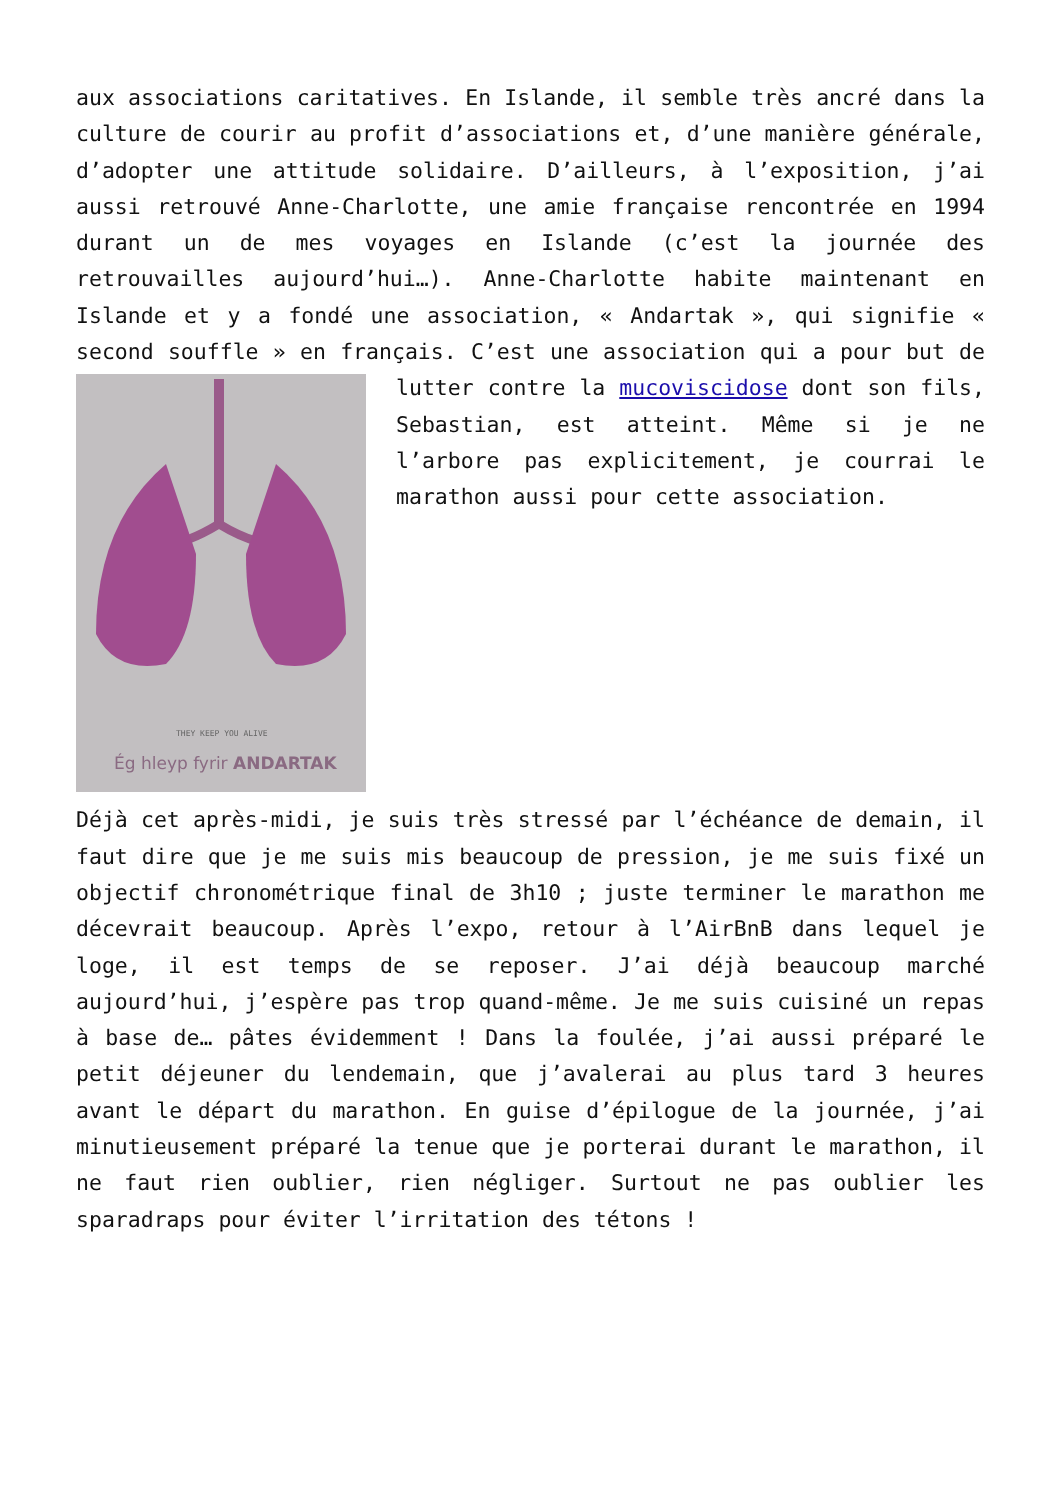aux associations caritatives. En Islande, il semble très ancré dans la culture de courir au profit d’associations et, d’une manière générale, d’adopter une attitude solidaire. D’ailleurs, à l’exposition, j’ai aussi retrouvé Anne-Charlotte, une amie française rencontrée en 1994 durant un de mes voyages en Islande (c’est la journée des retrouvailles aujourd’hui…). Anne-Charlotte habite maintenant en Islande et y a fondé une association, « Andartak », qui signifie « second souffle » en français. C’est une association qui a
THEY KEEP YOU ALIVE
Ég hleyp fyrir ANDARTAK
pour but de lutter contre la mucoviscidose dont son fils, Sebastian, est atteint. Même si je ne l’arbore pas explicitement, je courrai le marathon aussi pour cette association.
Déjà cet après-midi, je suis très stressé par l’échéance de demain, il faut dire que je me suis mis beaucoup de pression, je me suis fixé un objectif chronométrique final de 3h10 ; juste terminer le marathon me décevrait beaucoup. Après l’expo, retour à l’AirBnB dans lequel je loge, il est temps de se reposer. J’ai déjà beaucoup marché aujourd’hui, j’espère pas trop quand-même. Je me suis cuisiné un repas à base de… pâtes évidemment ! Dans la foulée, j’ai aussi préparé le petit déjeuner du lendemain, que j’avalerai au plus tard 3 heures avant le départ du marathon. En guise d’épilogue de la journée, j’ai minutieusement préparé la tenue que je porterai durant le marathon, il ne faut rien oublier, rien négliger. Surtout ne pas oublier les sparadraps pour éviter l’irritation des tétons !